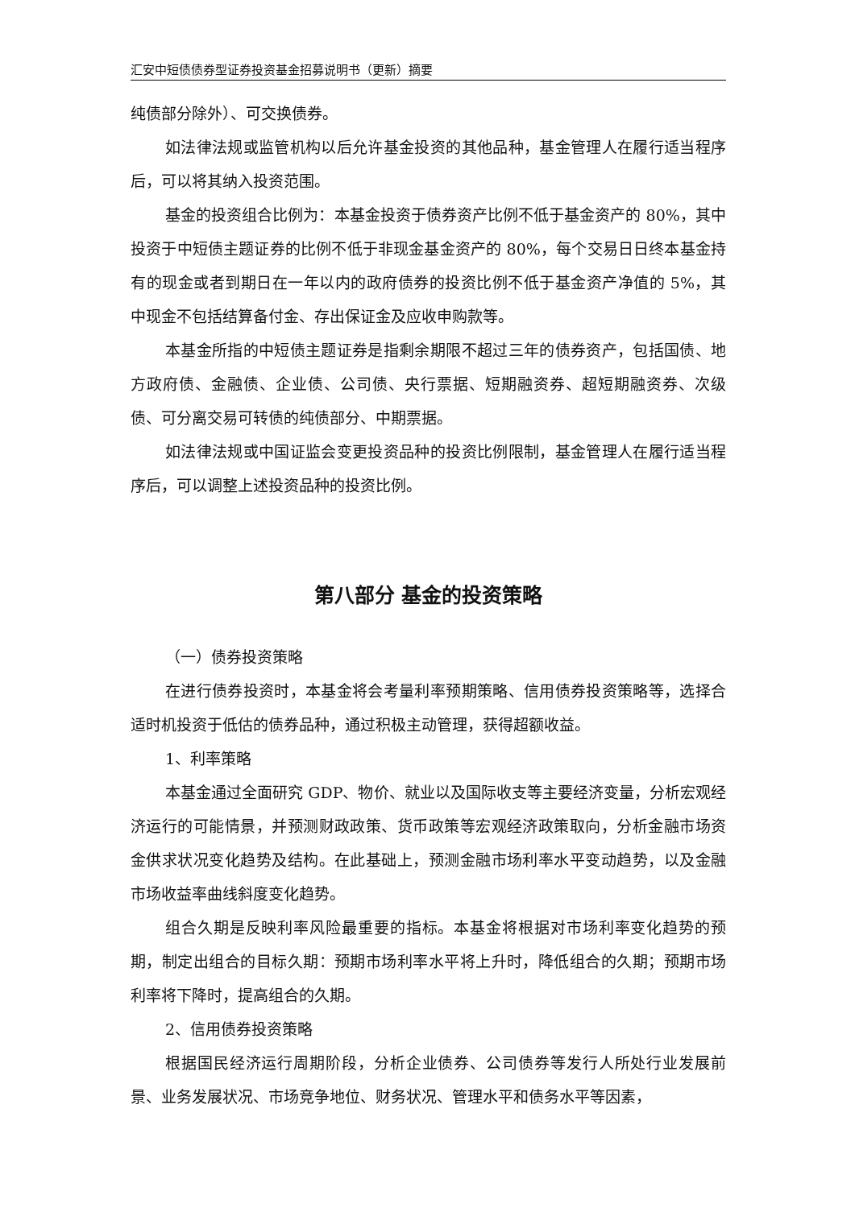汇安中短债债券型证券投资基金招募说明书（更新）摘要
纯债部分除外）、可交换债券。
如法律法规或监管机构以后允许基金投资的其他品种，基金管理人在履行适当程序后，可以将其纳入投资范围。
基金的投资组合比例为：本基金投资于债券资产比例不低于基金资产的 80%，其中投资于中短债主题证券的比例不低于非现金基金资产的 80%，每个交易日日终本基金持有的现金或者到期日在一年以内的政府债券的投资比例不低于基金资产净值的 5%，其中现金不包括结算备付金、存出保证金及应收申购款等。
本基金所指的中短债主题证券是指剩余期限不超过三年的债券资产，包括国债、地方政府债、金融债、企业债、公司债、央行票据、短期融资券、超短期融资券、次级债、可分离交易可转债的纯债部分、中期票据。
如法律法规或中国证监会变更投资品种的投资比例限制，基金管理人在履行适当程序后，可以调整上述投资品种的投资比例。
第八部分 基金的投资策略
（一）债券投资策略
在进行债券投资时，本基金将会考量利率预期策略、信用债券投资策略等，选择合适时机投资于低估的债券品种，通过积极主动管理，获得超额收益。
1、利率策略
本基金通过全面研究 GDP、物价、就业以及国际收支等主要经济变量，分析宏观经济运行的可能情景，并预测财政政策、货币政策等宏观经济政策取向，分析金融市场资金供求状况变化趋势及结构。在此基础上，预测金融市场利率水平变动趋势，以及金融市场收益率曲线斜度变化趋势。
组合久期是反映利率风险最重要的指标。本基金将根据对市场利率变化趋势的预期，制定出组合的目标久期：预期市场利率水平将上升时，降低组合的久期；预期市场利率将下降时，提高组合的久期。
2、信用债券投资策略
根据国民经济运行周期阶段，分析企业债券、公司债券等发行人所处行业发展前景、业务发展状况、市场竞争地位、财务状况、管理水平和债务水平等因素，